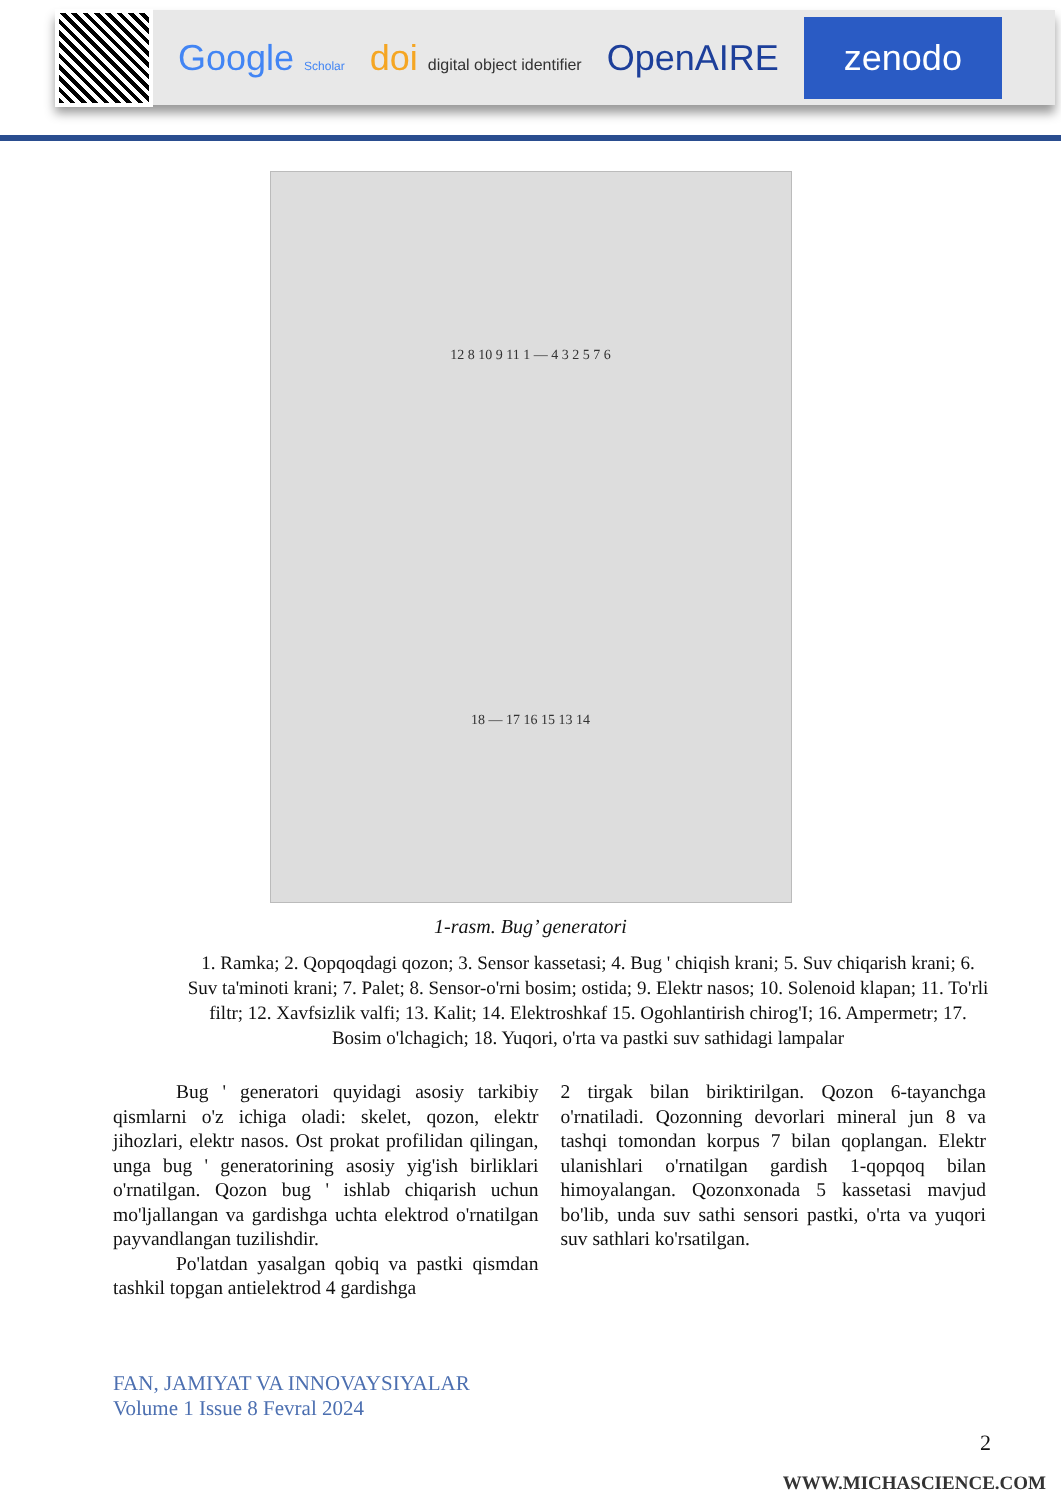Google Scholar
doi digital object identifier
OpenAIRE
zenodo
12 8 10 9 11 1 — 4 3 2 5 7 6
18 — 17 16 15 13 14
1-rasm. Bug’ generatori
1. Ramka; 2. Qopqoqdagi qozon; 3. Sensor kassetasi; 4. Bug ' chiqish krani; 5. Suv chiqarish krani; 6. Suv ta'minoti krani; 7. Palet; 8. Sensor-o'rni bosim; ostida; 9. Elektr nasos; 10. Solenoid klapan; 11. To'rli filtr; 12. Xavfsizlik valfi; 13. Kalit; 14. Elektroshkaf 15. Ogohlantirish chirog'I; 16. Ampermetr; 17. Bosim o'lchagich; 18. Yuqori, o'rta va pastki suv sathidagi lampalar
Bug ' generatori quyidagi asosiy tarkibiy qismlarni o'z ichiga oladi: skelet, qozon, elektr jihozlari, elektr nasos. Ost prokat profilidan qilingan, unga bug ' generatorining asosiy yig'ish birliklari o'rnatilgan. Qozon bug ' ishlab chiqarish uchun mo'ljallangan va gardishga uchta elektrod o'rnatilgan payvandlangan tuzilishdir.
Po'latdan yasalgan qobiq va pastki qismdan tashkil topgan antielektrod 4 gardishga
2 tirgak bilan biriktirilgan. Qozon 6-tayanchga o'rnatiladi. Qozonning devorlari mineral jun 8 va tashqi tomondan korpus 7 bilan qoplangan. Elektr ulanishlari o'rnatilgan gardish 1-qopqoq bilan himoyalangan. Qozonxonada 5 kassetasi mavjud bo'lib, unda suv sathi sensori pastki, o'rta va yuqori suv sathlari ko'rsatilgan.
FAN, JAMIYAT VA INNOVAYSIYALAR
Volume 1 Issue 8 Fevral 2024
2
WWW.MICHASCIENCE.COM